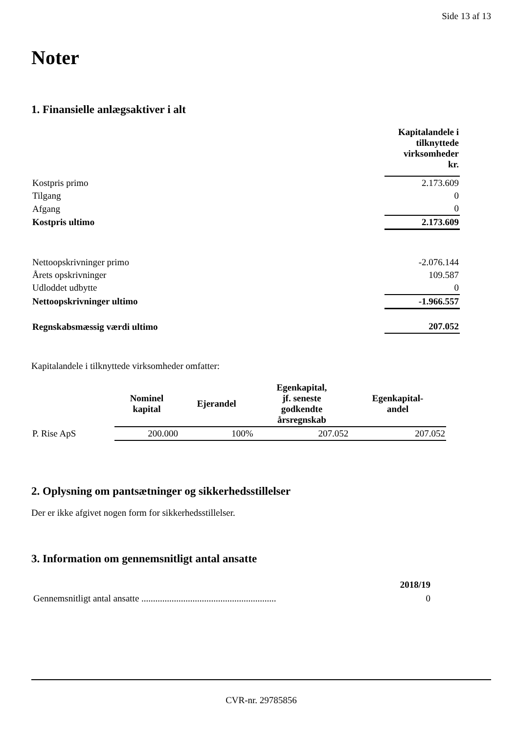Side 13 af 13
Noter
1. Finansielle anlægsaktiver i alt
| | Kapitalandele i tilknyttede virksomheder kr. |
| Kostpris primo | 2.173.609 |
| Tilgang | 0 |
| Afgang | 0 |
| Kostpris ultimo | 2.173.609 |
| Nettoopskrivninger primo | -2.076.144 |
| Årets opskrivninger | 109.587 |
| Udloddet udbytte | 0 |
| Nettoopskrivninger ultimo | -1.966.557 |
| Regnskabsmæssig værdi ultimo | 207.052 |
Kapitalandele i tilknyttede virksomheder omfatter:
| | Nominel kapital | Ejerandel | Egenkapital, jf. seneste godkendte årsregnskab | Egenkapital- andel |
| --- | --- | --- | --- | --- |
| P. Rise ApS | 200.000 | 100% | 207.052 | 207.052 |
2. Oplysning om pantsætninger og sikkerhedsstillelser
Der er ikke afgivet nogen form for sikkerhedsstillelser.
3. Information om gennemsnitligt antal ansatte
| | 2018/19 |
| Gennemsnitligt antal ansatte .......................................................... | 0 |
CVR-nr. 29785856